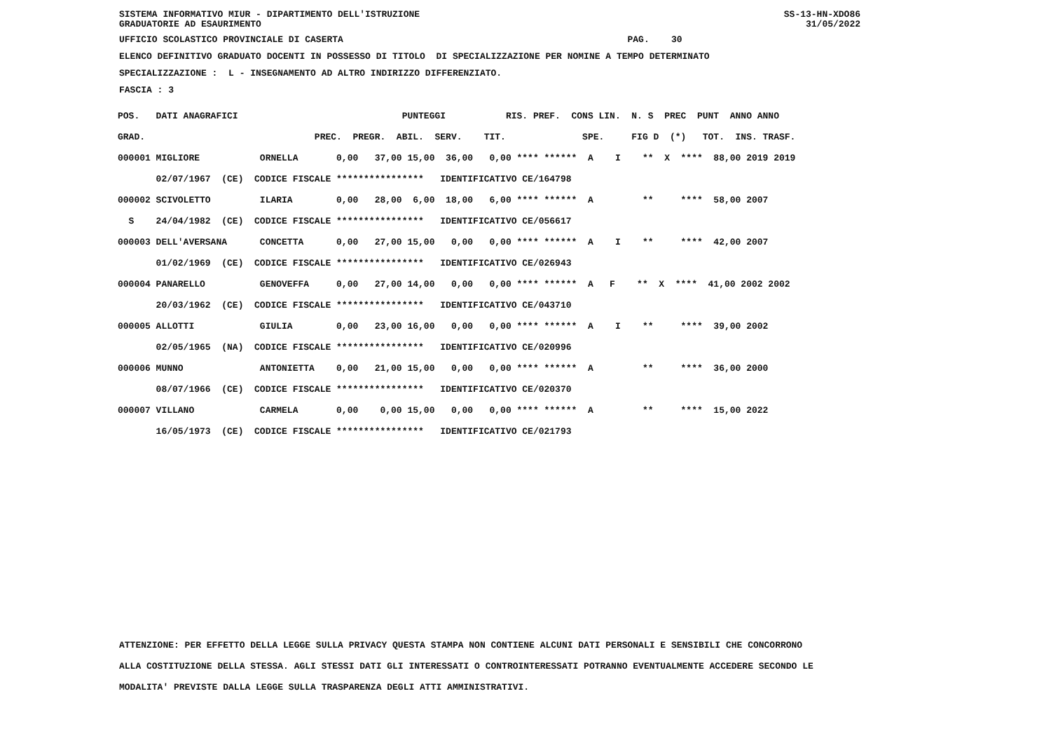SISTEMA INFORMATIVO MIUR - DIPARTIMENTO DELL'ISTRUZIONE GRADUATORIE AD ESAURIMENTO
SS-13-HN-XDO86 31/05/2022
UFFICIO SCOLASTICO PROVINCIALE DI CASERTA PAG. 30
ELENCO DEFINITIVO GRADUATO DOCENTI IN POSSESSO DI TITOLO DI SPECIALIZZAZIONE PER NOMINE A TEMPO DETERMINATO
SPECIALIZZAZIONE : L - INSEGNAMENTO AD ALTRO INDIRIZZO DIFFERENZIATO.
FASCIA : 3
| POS. DATI ANAGRAFICI PUNTEGGI RIS. PREF. CONS LIN. N. S PREC PUNT ANNO ANNO |
| --- |
| GRAD. PREC. PREGR. ABIL. SERV. TIT. SPE. FIG D (*) TOT. INS. TRASF. |
| 000001 MIGLIORE ORNELLA 0,00 37,00 15,00 36,00 0,00 **** ****** A I ** X **** 88,00 2019 2019 |
| 02/07/1967 (CE) CODICE FISCALE **************** IDENTIFICATIVO CE/164798 |
| 000002 SCIVOLETTO ILARIA 0,00 28,00 6,00 18,00 6,00 **** ****** A ** **** 58,00 2007 |
| S 24/04/1982 (CE) CODICE FISCALE **************** IDENTIFICATIVO CE/056617 |
| 000003 DELL'AVERSANA CONCETTA 0,00 27,00 15,00 0,00 0,00 **** ****** A I ** **** 42,00 2007 |
| 01/02/1969 (CE) CODICE FISCALE **************** IDENTIFICATIVO CE/026943 |
| 000004 PANARELLO GENOVEFFA 0,00 27,00 14,00 0,00 0,00 **** ****** A F ** X **** 41,00 2002 2002 |
| 20/03/1962 (CE) CODICE FISCALE **************** IDENTIFICATIVO CE/043710 |
| 000005 ALLOTTI GIULIA 0,00 23,00 16,00 0,00 0,00 **** ****** A I ** **** 39,00 2002 |
| 02/05/1965 (NA) CODICE FISCALE **************** IDENTIFICATIVO CE/020996 |
| 000006 MUNNO ANTONIETTA 0,00 21,00 15,00 0,00 0,00 **** ****** A ** **** 36,00 2000 |
| 08/07/1966 (CE) CODICE FISCALE **************** IDENTIFICATIVO CE/020370 |
| 000007 VILLANO CARMELA 0,00 0,00 15,00 0,00 0,00 **** ****** A ** **** 15,00 2022 |
| 16/05/1973 (CE) CODICE FISCALE **************** IDENTIFICATIVO CE/021793 |
ATTENZIONE: PER EFFETTO DELLA LEGGE SULLA PRIVACY QUESTA STAMPA NON CONTIENE ALCUNI DATI PERSONALI E SENSIBILI CHE CONCORRONO
ALLA COSTITUZIONE DELLA STESSA. AGLI STESSI DATI GLI INTERESSATI O CONTROINTERESSATI POTRANNO EVENTUALMENTE ACCEDERE SECONDO LE
MODALITA' PREVISTE DALLA LEGGE SULLA TRASPARENZA DEGLI ATTI AMMINISTRATIVI.